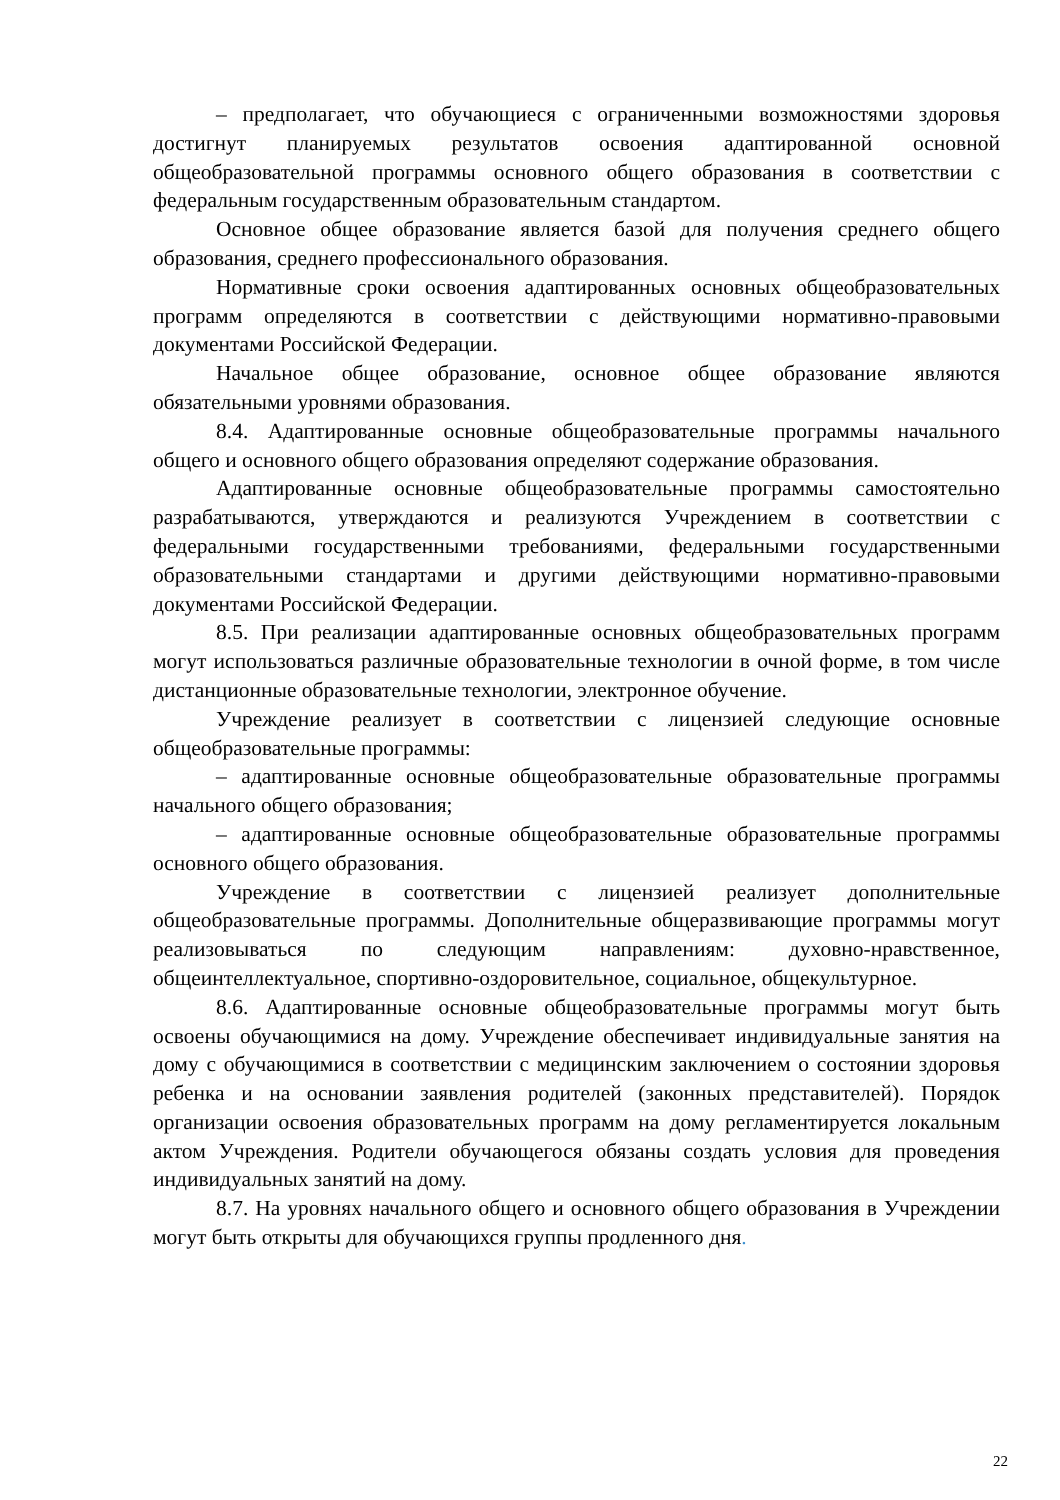– предполагает, что обучающиеся с ограниченными возможностями здоровья достигнут планируемых результатов освоения адаптированной основной общеобразовательной программы основного общего образования в соответствии с федеральным государственным образовательным стандартом.
Основное общее образование является базой для получения среднего общего образования, среднего профессионального образования.
Нормативные сроки освоения адаптированных основных общеобразовательных программ определяются в соответствии с действующими нормативно-правовыми документами Российской Федерации.
Начальное общее образование, основное общее образование являются обязательными уровнями образования.
8.4. Адаптированные основные общеобразовательные программы начального общего и основного общего образования определяют содержание образования.
Адаптированные основные общеобразовательные программы самостоятельно разрабатываются, утверждаются и реализуются Учреждением в соответствии с федеральными государственными требованиями, федеральными государственными образовательными стандартами и другими действующими нормативно-правовыми документами Российской Федерации.
8.5. При реализации адаптированные основных общеобразовательных программ могут использоваться различные образовательные технологии в очной форме, в том числе дистанционные образовательные технологии, электронное обучение.
Учреждение реализует в соответствии с лицензией следующие основные общеобразовательные программы:
– адаптированные основные общеобразовательные образовательные программы начального общего образования;
– адаптированные основные общеобразовательные образовательные программы основного общего образования.
Учреждение в соответствии с лицензией реализует дополнительные общеобразовательные программы. Дополнительные общеразвивающие программы могут реализовываться по следующим направлениям: духовно-нравственное, общеинтеллектуальное, спортивно-оздоровительное, социальное, общекультурное.
8.6. Адаптированные основные общеобразовательные программы могут быть освоены обучающимися на дому. Учреждение обеспечивает индивидуальные занятия на дому с обучающимися в соответствии с медицинским заключением о состоянии здоровья ребенка и на основании заявления родителей (законных представителей). Порядок организации освоения образовательных программ на дому регламентируется локальным актом Учреждения. Родители обучающегося обязаны создать условия для проведения индивидуальных занятий на дому.
8.7. На уровнях начального общего и основного общего образования в Учреждении могут быть открыты для обучающихся группы продленного дня.
22